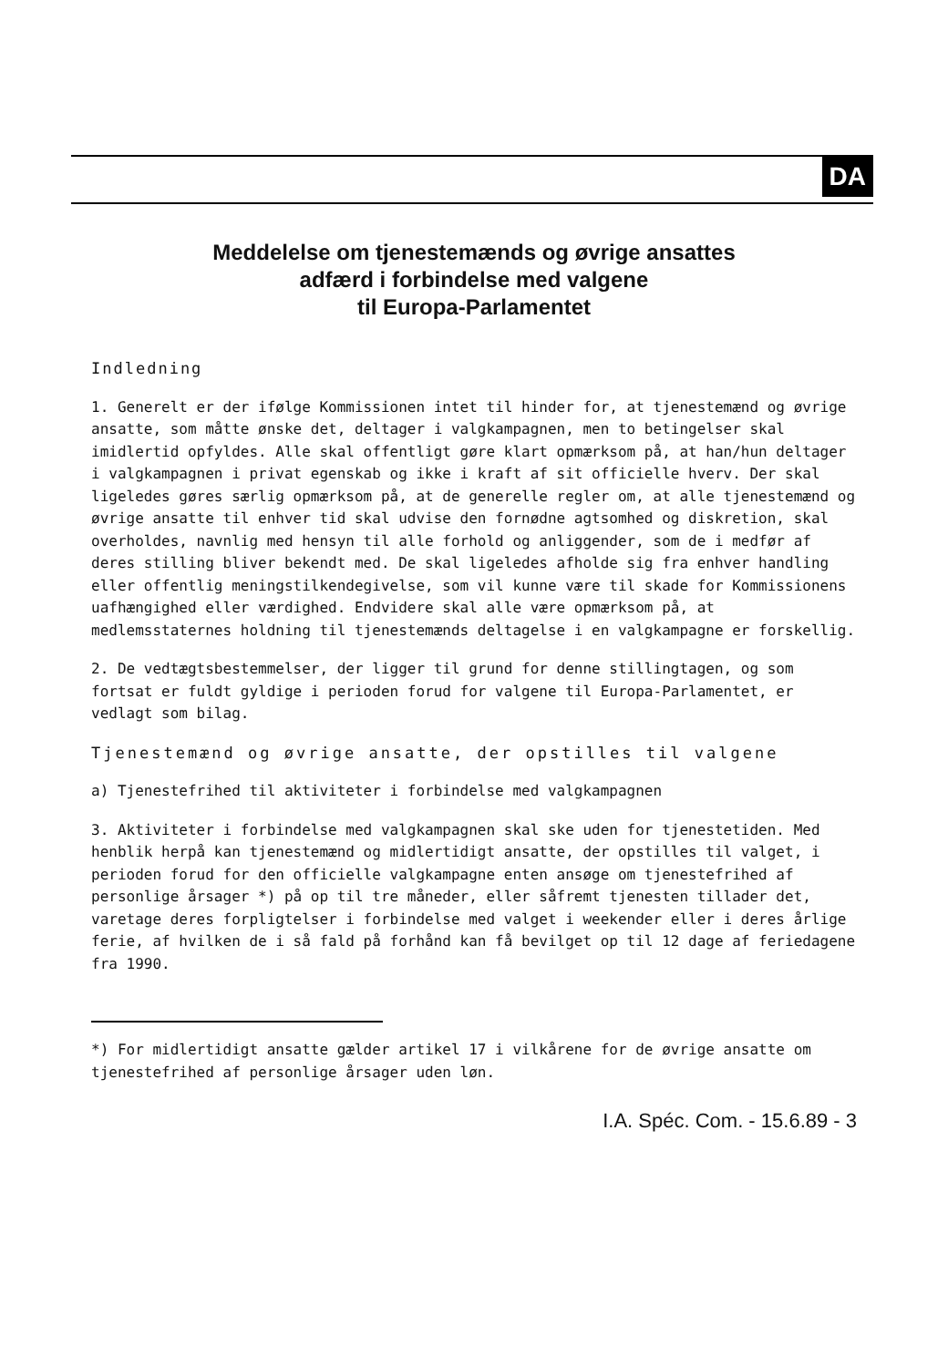DA
Meddelelse om tjenestemænds og øvrige ansattes
adfærd i forbindelse med valgene
til Europa-Parlamentet
Indledning
1. Generelt er der ifølge Kommissionen intet til hinder for, at tjenestemænd og øvrige ansatte, som måtte ønske det, deltager i valgkampagnen, men to betingelser skal imidlertid opfyldes. Alle skal offentligt gøre klart opmærksom på, at han/hun deltager i valgkampagnen i privat egenskab og ikke i kraft af sit officielle hverv. Der skal ligeledes gøres særlig opmærksom på, at de generelle regler om, at alle tjenestemænd og øvrige ansatte til enhver tid skal udvise den fornødne agtsomhed og diskretion, skal overholdes, navnlig med hensyn til alle forhold og anliggender, som de i medfør af deres stilling bliver bekendt med. De skal ligeledes afholde sig fra enhver handling eller offentlig meningstilkendegivelse, som vil kunne være til skade for Kommissionens uafhængighed eller værdighed. Endvidere skal alle være opmærksom på, at medlemsstaternes holdning til tjenestemænds deltagelse i en valgkampagne er forskellig.
2. De vedtægtsbestemmelser, der ligger til grund for denne stillingtagen, og som fortsat er fuldt gyldige i perioden forud for valgene til Europa-Parlamentet, er vedlagt som bilag.
Tjenestemænd og øvrige ansatte, der opstilles til valgene
a) Tjenestefrihed til aktiviteter i forbindelse med valgkampagnen
3. Aktiviteter i forbindelse med valgkampagnen skal ske uden for tjenestetiden. Med henblik herpå kan tjenestemænd og midlertidigt ansatte, der opstilles til valget, i perioden forud for den officielle valgkampagne enten ansøge om tjenestefrihed af personlige årsager *) på op til tre måneder, eller såfremt tjenesten tillader det, varetage deres forpligtelser i forbindelse med valget i weekender eller i deres årlige ferie, af hvilken de i så fald på forhånd kan få bevilget op til 12 dage af feriedagene fra 1990.
*) For midlertidigt ansatte gælder artikel 17 i vilkårene for de øvrige ansatte om tjenestefrihed af personlige årsager uden løn.
I.A. Spéc. Com. - 15.6.89 - 3